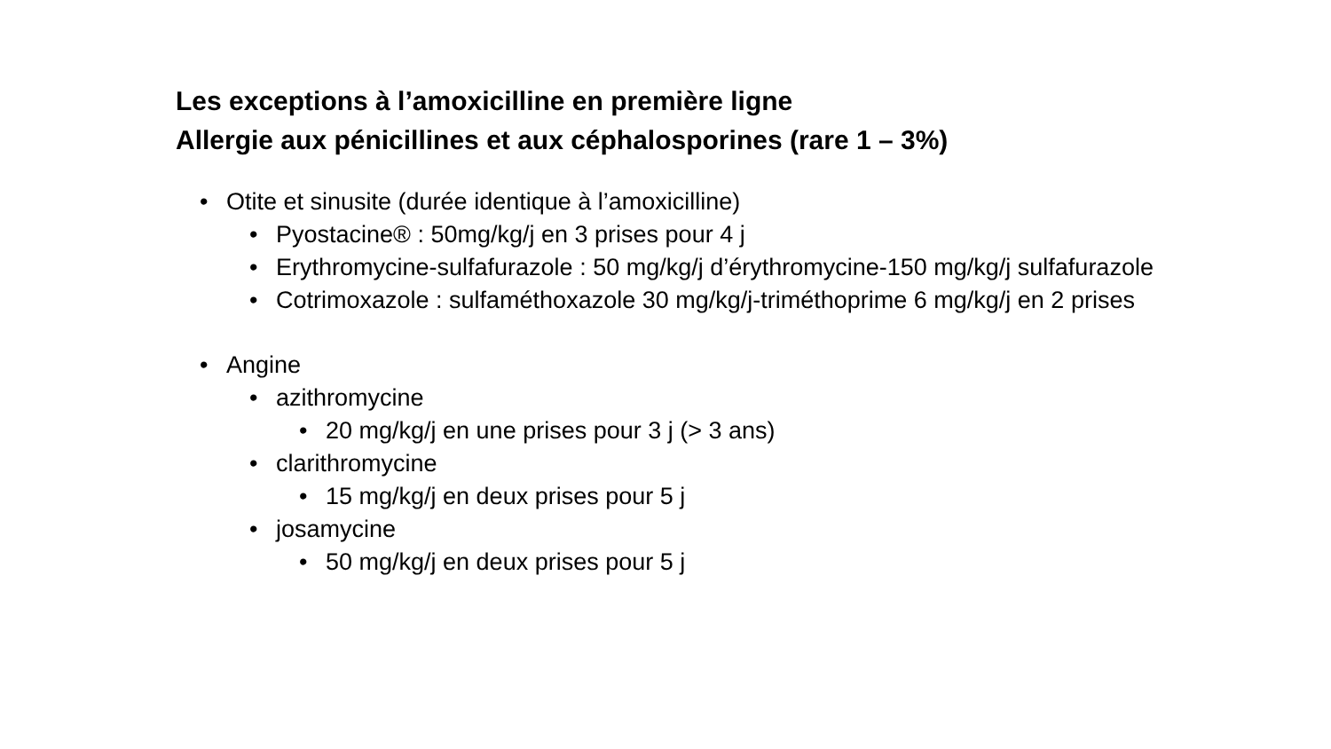Les exceptions à l’amoxicilline en première ligne
Allergie aux pénicillines et aux céphalosporines (rare 1 – 3%)
• Otite et sinusite (durée identique à l’amoxicilline)
• Pyostacine® : 50mg/kg/j en 3 prises pour 4 j
• Erythromycine-sulfafurazole : 50 mg/kg/j d’érythromycine-150 mg/kg/j sulfafurazole
• Cotrimoxazole : sulfaméthoxazole 30 mg/kg/j-triméthoprime 6 mg/kg/j en 2 prises
• Angine
• azithromycine
• 20 mg/kg/j en une prises pour 3 j (> 3 ans)
• clarithromycine
• 15 mg/kg/j en deux prises pour 5 j
• josamycine
• 50 mg/kg/j en deux prises pour 5 j